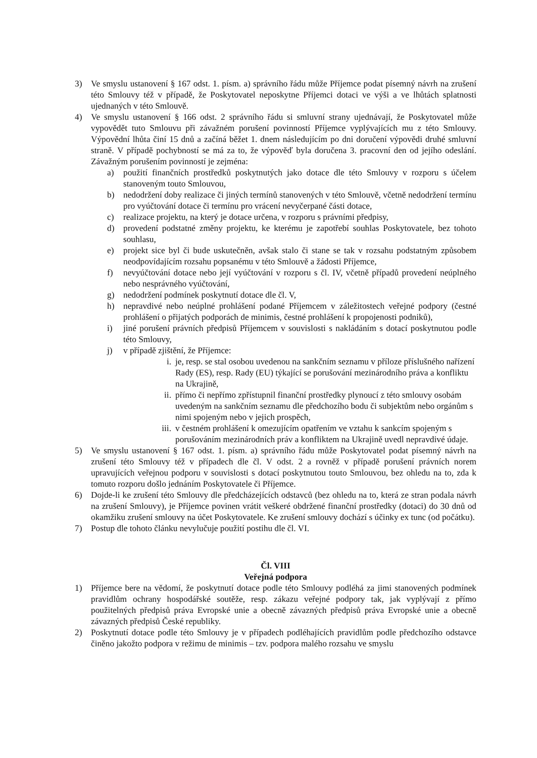3) Ve smyslu ustanovení § 167 odst. 1. písm. a) správního řádu může Příjemce podat písemný návrh na zrušení této Smlouvy též v případě, že Poskytovatel neposkytne Příjemci dotaci ve výši a ve lhůtách splatnosti ujednaných v této Smlouvě.
4) Ve smyslu ustanovení § 166 odst. 2 správního řádu si smluvní strany ujednávají, že Poskytovatel může vypovědět tuto Smlouvu při závažném porušení povinností Příjemce vyplývajících mu z této Smlouvy. Výpovědní lhůta činí 15 dnů a začíná běžet 1. dnem následujícím po dni doručení výpovědi druhé smluvní straně. V případě pochybností se má za to, že výpověď byla doručena 3. pracovní den od jejího odeslání. Závažným porušením povinností je zejména:
a) použití finančních prostředků poskytnutých jako dotace dle této Smlouvy v rozporu s účelem stanoveným touto Smlouvou,
b) nedodržení doby realizace či jiných termínů stanovených v této Smlouvě, včetně nedodržení termínu pro vyúčtování dotace či termínu pro vrácení nevyčerpané části dotace,
c) realizace projektu, na který je dotace určena, v rozporu s právními předpisy,
d) provedení podstatné změny projektu, ke kterému je zapotřebí souhlas Poskytovatele, bez tohoto souhlasu,
e) projekt sice byl či bude uskutečněn, avšak stalo či stane se tak v rozsahu podstatným způsobem neodpovídajícím rozsahu popsanému v této Smlouvě a žádosti Příjemce,
f) nevyúčtování dotace nebo její vyúčtování v rozporu s čl. IV, včetně případů provedení neúplného nebo nesprávného vyúčtování,
g) nedodržení podmínek poskytnutí dotace dle čl. V,
h) nepravdivé nebo neúplné prohlášení podané Příjemcem v záležitostech veřejné podpory (čestné prohlášení o přijatých podporách de minimis, čestné prohlášení k propojenosti podniků),
i) jiné porušení právních předpisů Příjemcem v souvislosti s nakládáním s dotací poskytnutou podle této Smlouvy,
j) v případě zjištění, že Příjemce:
i. je, resp. se stal osobou uvedenou na sankčním seznamu v příloze příslušného nařízení Rady (ES), resp. Rady (EU) týkající se porušování mezinárodního práva a konfliktu na Ukrajině,
ii. přímo či nepřímo zpřístupnil finanční prostředky plynoucí z této smlouvy osobám uvedeným na sankčním seznamu dle předchozího bodu či subjektům nebo orgánům s nimi spojeným nebo v jejich prospěch,
iii. v čestném prohlášení k omezujícím opatřením ve vztahu k sankcím spojeným s porušováním mezinárodních práv a konfliktem na Ukrajině uvedl nepravdivé údaje.
5) Ve smyslu ustanovení § 167 odst. 1. písm. a) správního řádu může Poskytovatel podat písemný návrh na zrušení této Smlouvy též v případech dle čl. V odst. 2 a rovněž v případě porušení právních norem upravujících veřejnou podporu v souvislosti s dotací poskytnutou touto Smlouvou, bez ohledu na to, zda k tomuto rozporu došlo jednáním Poskytovatele či Příjemce.
6) Dojde-li ke zrušení této Smlouvy dle předcházejících odstavců (bez ohledu na to, která ze stran podala návrh na zrušení Smlouvy), je Příjemce povinen vrátit veškeré obdržené finanční prostředky (dotaci) do 30 dnů od okamžiku zrušení smlouvy na účet Poskytovatele. Ke zrušení smlouvy dochází s účinky ex tunc (od počátku).
7) Postup dle tohoto článku nevylučuje použití postihu dle čl. VI.
Čl. VIII
Veřejná podpora
1) Příjemce bere na vědomí, že poskytnutí dotace podle této Smlouvy podléhá za jimi stanovených podmínek pravidlům ochrany hospodářské soutěže, resp. zákazu veřejné podpory tak, jak vyplývají z přímo použitelných předpisů práva Evropské unie a obecně závazných předpisů práva Evropské unie a obecně závazných předpisů České republiky.
2) Poskytnutí dotace podle této Smlouvy je v případech podléhajících pravidlům podle předchozího odstavce činěno jakožto podpora v režimu de minimis – tzv. podpora malého rozsahu ve smyslu